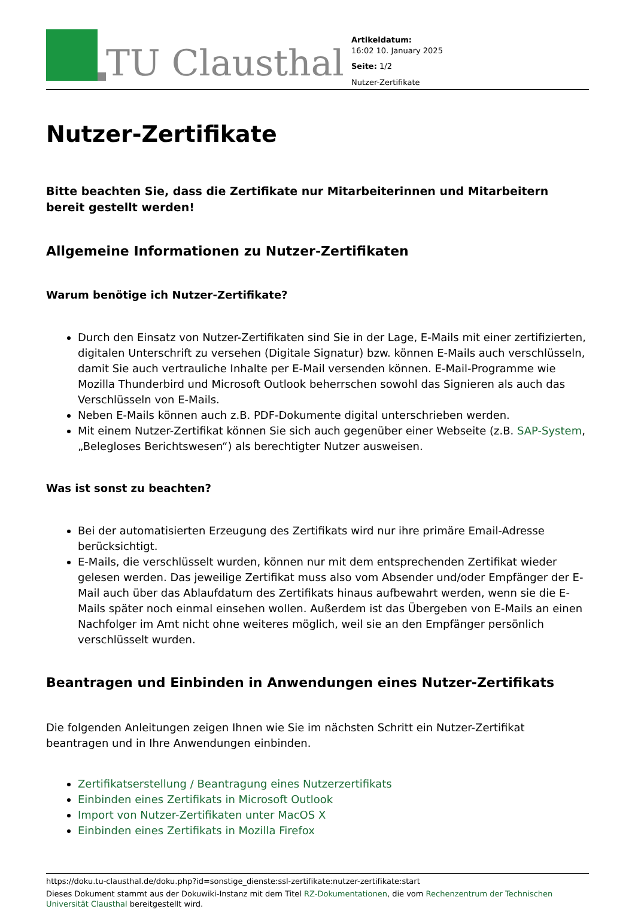TU Clausthal
Artikeldatum:
16:02 10. January 2025
Seite: 1/2
Nutzer-Zertifikate
Nutzer-Zertifikate
Bitte beachten Sie, dass die Zertifikate nur Mitarbeiterinnen und Mitarbeitern bereit gestellt werden!
Allgemeine Informationen zu Nutzer-Zertifikaten
Warum benötige ich Nutzer-Zertifikate?
Durch den Einsatz von Nutzer-Zertifikaten sind Sie in der Lage, E-Mails mit einer zertifizierten, digitalen Unterschrift zu versehen (Digitale Signatur) bzw. können E-Mails auch verschlüsseln, damit Sie auch vertrauliche Inhalte per E-Mail versenden können. E-Mail-Programme wie Mozilla Thunderbird und Microsoft Outlook beherrschen sowohl das Signieren als auch das Verschlüsseln von E-Mails.
Neben E-Mails können auch z.B. PDF-Dokumente digital unterschrieben werden.
Mit einem Nutzer-Zertifikat können Sie sich auch gegenüber einer Webseite (z.B. SAP-System, „Belegloses Berichtswesen“) als berechtigter Nutzer ausweisen.
Was ist sonst zu beachten?
Bei der automatisierten Erzeugung des Zertifikats wird nur ihre primäre Email-Adresse berücksichtigt.
E-Mails, die verschlüsselt wurden, können nur mit dem entsprechenden Zertifikat wieder gelesen werden. Das jeweilige Zertifikat muss also vom Absender und/oder Empfänger der E-Mail auch über das Ablaufdatum des Zertifikats hinaus aufbewahrt werden, wenn sie die E-Mails später noch einmal einsehen wollen. Außerdem ist das Übergeben von E-Mails an einen Nachfolger im Amt nicht ohne weiteres möglich, weil sie an den Empfänger persönlich verschlüsselt wurden.
Beantragen und Einbinden in Anwendungen eines Nutzer-Zertifikats
Die folgenden Anleitungen zeigen Ihnen wie Sie im nächsten Schritt ein Nutzer-Zertifikat beantragen und in Ihre Anwendungen einbinden.
Zertifikatserstellung / Beantragung eines Nutzerzertifikats
Einbinden eines Zertifikats in Microsoft Outlook
Import von Nutzer-Zertifikaten unter MacOS X
Einbinden eines Zertifikats in Mozilla Firefox
https://doku.tu-clausthal.de/doku.php?id=sonstige_dienste:ssl-zertifikate:nutzer-zertifikate:start
Dieses Dokument stammt aus der Dokuwiki-Instanz mit dem Titel RZ-Dokumentationen, die vom Rechenzentrum der Technischen Universität Clausthal bereitgestellt wird.